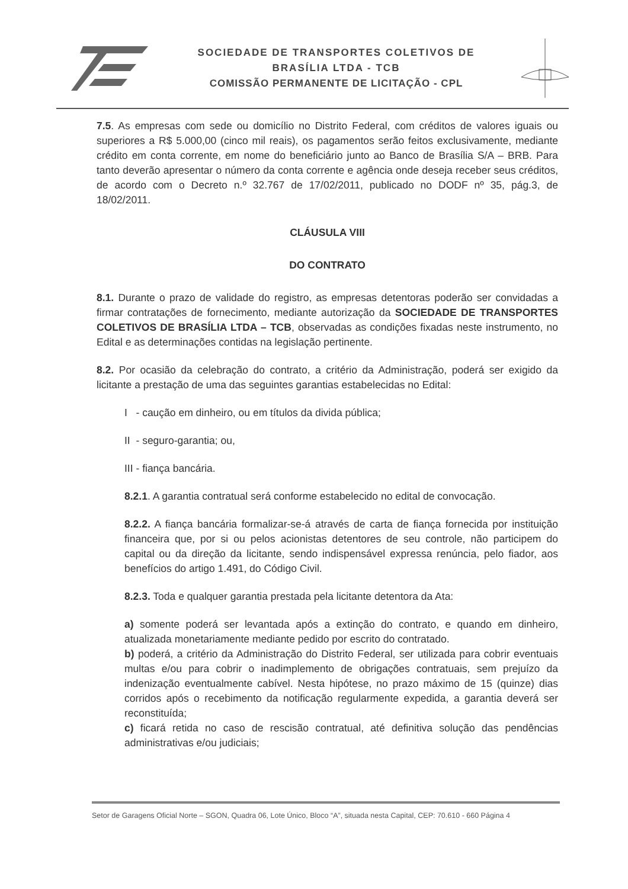SOCIEDADE DE TRANSPORTES COLETIVOS DE
BRASÍLIA LTDA - TCB
COMISSÃO PERMANENTE DE LICITAÇÃO - CPL
7.5. As empresas com sede ou domicílio no Distrito Federal, com créditos de valores iguais ou superiores a R$ 5.000,00 (cinco mil reais), os pagamentos serão feitos exclusivamente, mediante crédito em conta corrente, em nome do beneficiário junto ao Banco de Brasília S/A – BRB. Para tanto deverão apresentar o número da conta corrente e agência onde deseja receber seus créditos, de acordo com o Decreto n.º 32.767 de 17/02/2011, publicado no DODF nº 35, pág.3, de 18/02/2011.
CLÁUSULA VIII
DO CONTRATO
8.1. Durante o prazo de validade do registro, as empresas detentoras poderão ser convidadas a firmar contratações de fornecimento, mediante autorização da SOCIEDADE DE TRANSPORTES COLETIVOS DE BRASÍLIA LTDA – TCB, observadas as condições fixadas neste instrumento, no Edital e as determinações contidas na legislação pertinente.
8.2. Por ocasião da celebração do contrato, a critério da Administração, poderá ser exigido da licitante a prestação de uma das seguintes garantias estabelecidas no Edital:
I - caução em dinheiro, ou em títulos da divida pública;
II - seguro-garantia; ou,
III - fiança bancária.
8.2.1. A garantia contratual será conforme estabelecido no edital de convocação.
8.2.2. A fiança bancária formalizar-se-á através de carta de fiança fornecida por instituição financeira que, por si ou pelos acionistas detentores de seu controle, não participem do capital ou da direção da licitante, sendo indispensável expressa renúncia, pelo fiador, aos benefícios do artigo 1.491, do Código Civil.
8.2.3. Toda e qualquer garantia prestada pela licitante detentora da Ata:
a) somente poderá ser levantada após a extinção do contrato, e quando em dinheiro, atualizada monetariamente mediante pedido por escrito do contratado.
b) poderá, a critério da Administração do Distrito Federal, ser utilizada para cobrir eventuais multas e/ou para cobrir o inadimplemento de obrigações contratuais, sem prejuízo da indenização eventualmente cabível. Nesta hipótese, no prazo máximo de 15 (quinze) dias corridos após o recebimento da notificação regularmente expedida, a garantia deverá ser reconstituída;
c) ficará retida no caso de rescisão contratual, até definitiva solução das pendências administrativas e/ou judiciais;
Setor de Garagens Oficial Norte – SGON, Quadra 06, Lote Único, Bloco “A”, situada nesta Capital, CEP: 70.610 - 660 Página 4